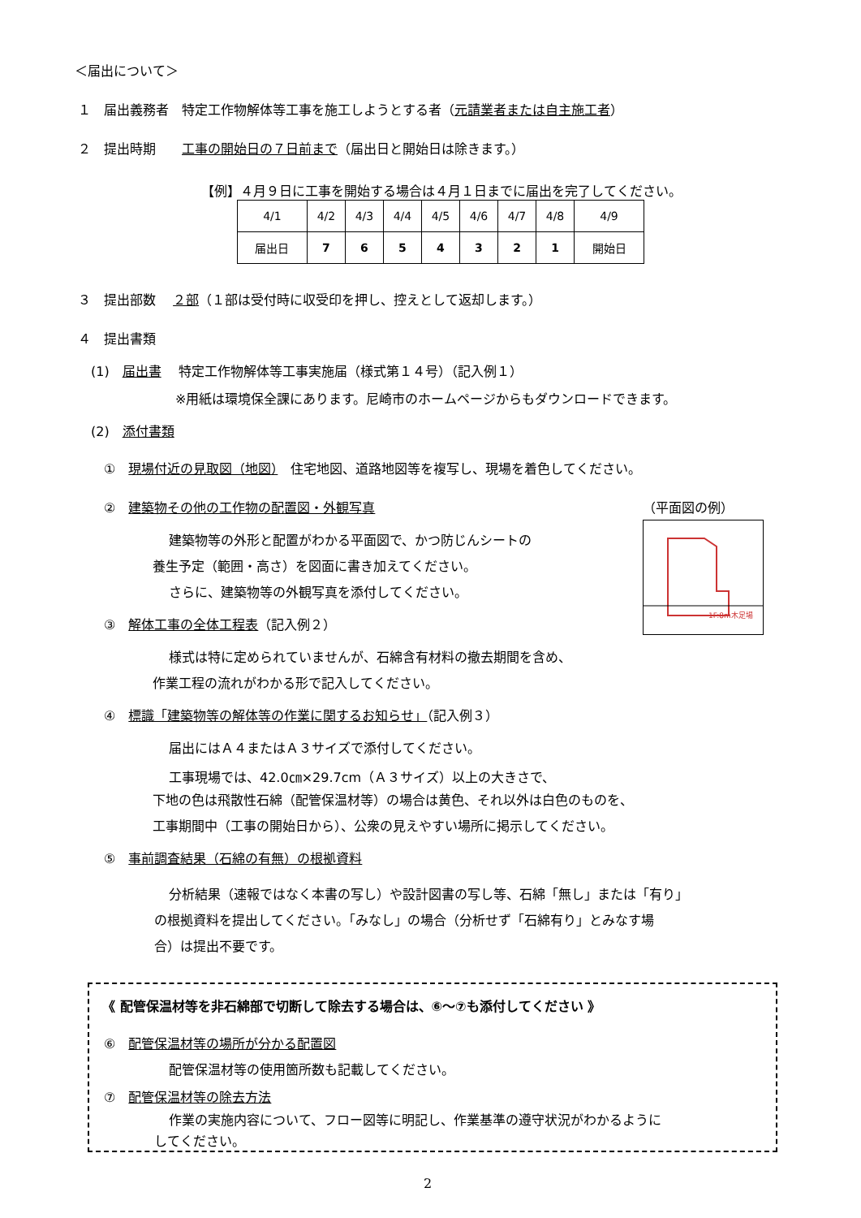＜届出について＞
１　届出義務者　特定工作物解体等工事を施工しようとする者（元請業者または自主施工者）
２　提出時期　　工事の開始日の７日前まで（届出日と開始日は除きます。）
【例】４月９日に工事を開始する場合は４月１日までに届出を完了してください。
| 4/1 | 4/2 | 4/3 | 4/4 | 4/5 | 4/6 | 4/7 | 4/8 | 4/9 |
| 届出日 | 7 | 6 | 5 | 4 | 3 | 2 | 1 | 開始日 |
３　提出部数　 ２部（１部は受付時に収受印を押し、控えとして返却します。）
４　提出書類
(1)　届出書　 特定工作物解体等工事実施届（様式第１４号）（記入例１）
※用紙は環境保全課にあります。尼崎市のホームページからもダウンロードできます。
(2)　添付書類
①　現場付近の見取図（地図）　住宅地図、道路地図等を複写し、現場を着色してください。
②　建築物その他の工作物の配置図・外観写真 （平面図の例）
1F:8m木足場
建築物等の外形と配置がわかる平面図で、かつ防じんシートの
養生予定（範囲・高さ）を図面に書き加えてください。
さらに、建築物等の外観写真を添付してください。
③　解体工事の全体工程表（記入例２）
様式は特に定められていませんが、石綿含有材料の撤去期間を含め、
作業工程の流れがわかる形で記入してください。
④　標識「建築物等の解体等の作業に関するお知らせ」（記入例３）
届出にはＡ４またはＡ３サイズで添付してください。
工事現場では、42.0㎝×29.7cm（Ａ３サイズ）以上の大きさで、
下地の色は飛散性石綿（配管保温材等）の場合は黄色、それ以外は白色のものを、
工事期間中（工事の開始日から）、公衆の見えやすい場所に掲示してください。
⑤　事前調査結果（石綿の有無）の根拠資料
分析結果（速報ではなく本書の写し）や設計図書の写し等、石綿「無し」または「有り」
の根拠資料を提出してください。「みなし」の場合（分析せず「石綿有り」とみなす場
合）は提出不要です。
《 配管保温材等を非石綿部で切断して除去する場合は、⑥～⑦も添付してください 》
⑥　配管保温材等の場所が分かる配置図
配管保温材等の使用箇所数も記載してください。
⑦　配管保温材等の除去方法
作業の実施内容について、フロー図等に明記し、作業基準の遵守状況がわかるように
してください。
2